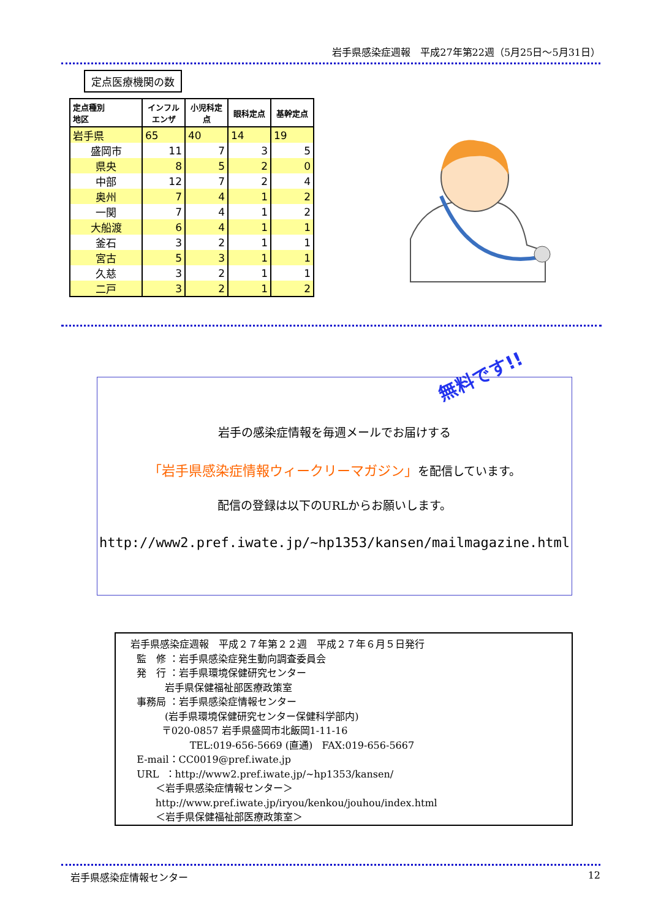岩手県感染症週報　平成27年第22週（5月25日～5月31日）
定点医療機関の数
| 定点種別 地区 | インフル エンザ | 小児科定 点 | 眼科定点 | 基幹定点 |
| --- | --- | --- | --- | --- |
| 岩手県 | 65 | 40 | 14 | 19 |
| 盛岡市 | 11 | 7 | 3 | 5 |
| 県央 | 8 | 5 | 2 | 0 |
| 中部 | 12 | 7 | 2 | 4 |
| 奥州 | 7 | 4 | 1 | 2 |
| 一関 | 7 | 4 | 1 | 2 |
| 大船渡 | 6 | 4 | 1 | 1 |
| 釜石 | 3 | 2 | 1 | 1 |
| 宮古 | 5 | 3 | 1 | 1 |
| 久慈 | 3 | 2 | 1 | 1 |
| 二戸 | 3 | 2 | 1 | 2 |
無料です!!
岩手の感染症情報を毎週メールでお届けする
「岩手県感染症情報ウィークリーマガジン」を配信しています。
配信の登録は以下のURLからお願いします。
http://www2.pref.iwate.jp/~hp1353/kansen/mailmagazine.html
岩手県感染症週報　平成２７年第２２週　平成２７年６月５日発行 監　修 ：岩手県感染症発生動向調査委員会 発　行 ：岩手県環境保健研究センター 岩手県保健福祉部医療政策室 事務局 ：岩手県感染症情報センター (岩手県環境保健研究センター保健科学部内) 〒020-0857 岩手県盛岡市北飯岡1-11-16 TEL:019-656-5669 (直通) FAX:019-656-5667 E-mail：CC0019@pref.iwate.jp URL ：http://www2.pref.iwate.jp/~hp1353/kansen/ ＜岩手県感染症情報センター＞ http://www.pref.iwate.jp/iryou/kenkou/jouhou/index.html ＜岩手県保健福祉部医療政策室＞
岩手県感染症情報センター 12